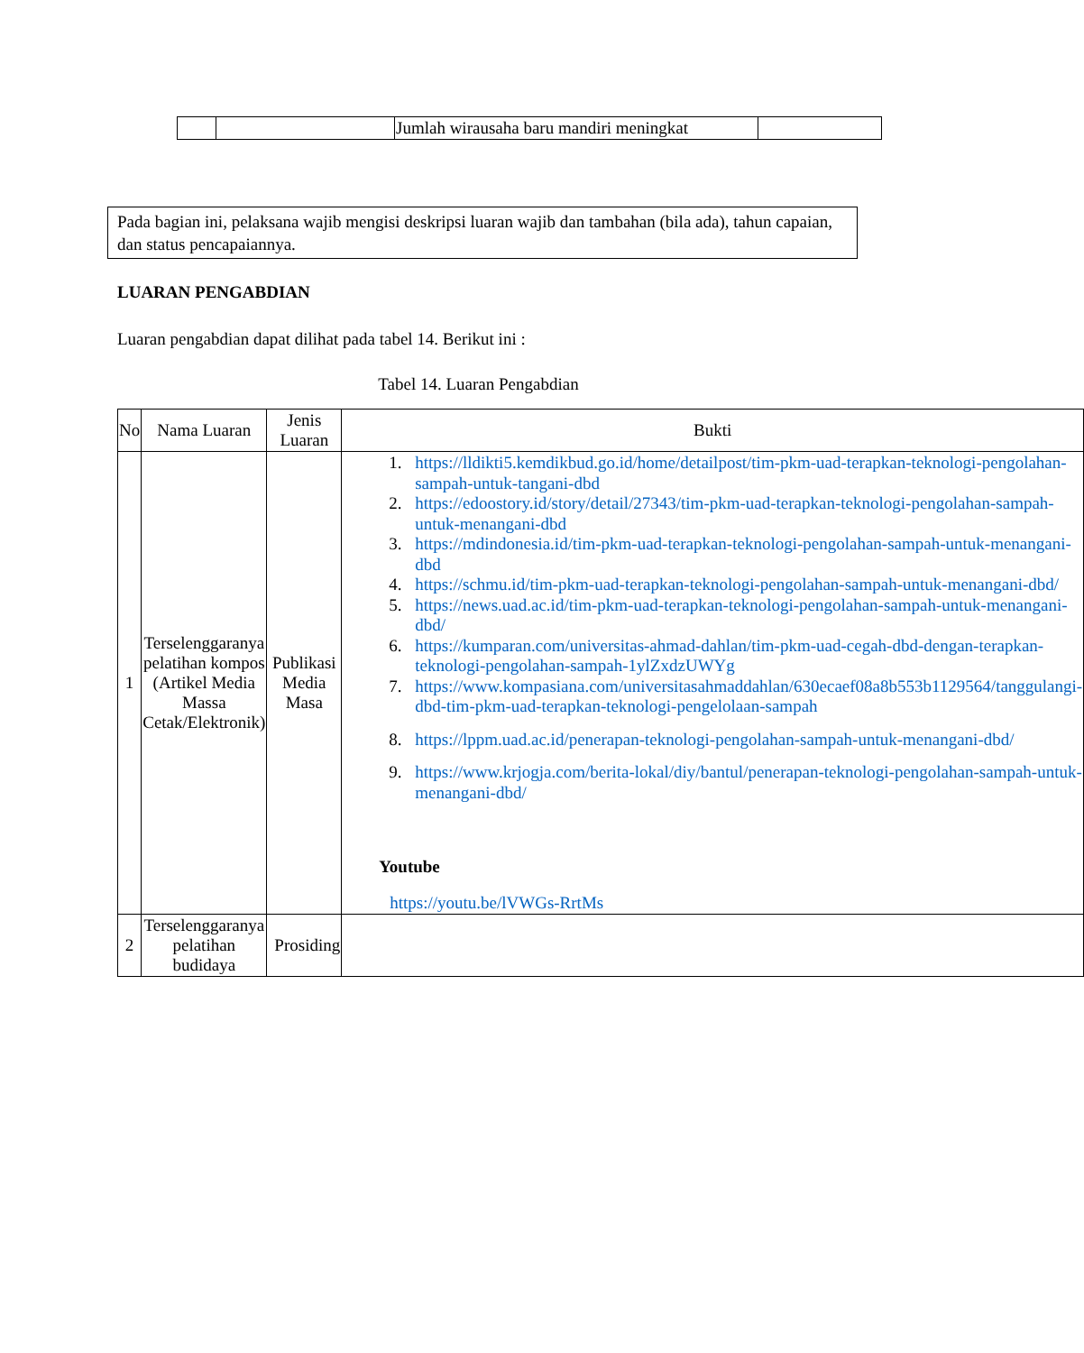| | | Jumlah wirausaha baru mandiri meningkat | |
Pada bagian ini, pelaksana wajib mengisi deskripsi luaran wajib dan tambahan (bila ada), tahun capaian, dan status pencapaiannya.
LUARAN PENGABDIAN
Luaran pengabdian dapat dilihat pada tabel 14. Berikut ini :
Tabel 14. Luaran Pengabdian
| No | Nama Luaran | Jenis Luaran | Bukti |
| --- | --- | --- | --- |
| 1 | Terselenggaranya pelatihan kompos (Artikel Media Massa Cetak/Elektronik) | Publikasi Media Masa | 1. https://lldikti5.kemdikbud.go.id/home/detailpost/tim-pkm-uad-terapkan-teknologi-pengolahan-sampah-untuk-tangani-dbd 2. https://edoostory.id/story/detail/27343/tim-pkm-uad-terapkan-teknologi-pengolahan-sampah-untuk-menangani-dbd 3. https://mdindonesia.id/tim-pkm-uad-terapkan-teknologi-pengolahan-sampah-untuk-menangani-dbd 4. https://schmu.id/tim-pkm-uad-terapkan-teknologi-pengolahan-sampah-untuk-menangani-dbd/ 5. https://news.uad.ac.id/tim-pkm-uad-terapkan-teknologi-pengolahan-sampah-untuk-menangani-dbd/ 6. https://kumparan.com/universitas-ahmad-dahlan/tim-pkm-uad-cegah-dbd-dengan-terapkan-teknologi-pengolahan-sampah-1ylZxdzUWYg 7. https://www.kompasiana.com/universitasahmaddahlan/630ecaef08a8b553b1129564/tanggulangi-dbd-tim-pkm-uad-terapkan-teknologi-pengelolaan-sampah 8. https://lppm.uad.ac.id/penerapan-teknologi-pengolahan-sampah-untuk-menangani-dbd/ 9. https://www.krjogja.com/berita-lokal/diy/bantul/penerapan-teknologi-pengolahan-sampah-untuk-menangani-dbd/ Youtube https://youtu.be/lVWGs-RrtMs |
| 2 | Terselenggaranya pelatihan budidaya | Prosiding | |